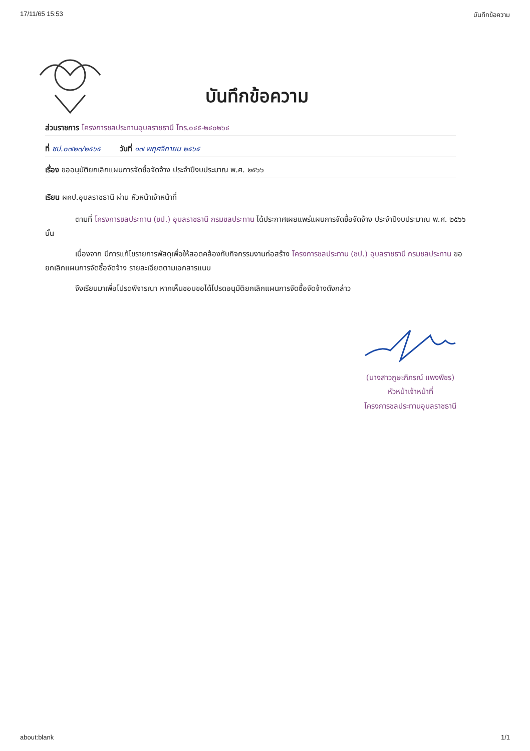17/11/65 15:53 บันทึกข้อความ
บันทึกข้อความ
ส่วนราชการ โครงการชลประทานอุบลราชธานี โทร.๐๔๕-๒๔๐๒๖๔
ที่ ชป.๐๗๒๓/๒๕๖๕ วันที่ ๑๗ พฤศจิกายน ๒๕๖๕
เรื่อง ขออนุมัติยกเลิกแผนการจัดซื้อจัดจ้าง ประจำปีงบประมาณ พ.ศ. ๒๕๖๖
เรียน ผคป.อุบลราชธานี ผ่าน หัวหน้าเจ้าหน้าที่
ตามที่ โครงการชลประทาน (ชป.) อุบลราชธานี กรมชลประทาน ได้ประกาศเผยแพร่แผนการจัดซื้อจัดจ้าง ประจำปีงบประมาณ พ.ศ. ๒๕๖๖ นั้น
เนื่องจาก มีการแก้ไขรายการพัสดุเพื่อให้สอดคล้องกับกิจกรรมงานก่อสร้าง โครงการชลประทาน (ชป.) อุบลราชธานี กรมชลประทาน ขอยกเลิกแผนการจัดซื้อจัดจ้าง รายละเอียดตามเอกสารแนบ
จึงเรียนมาเพื่อโปรดพิจารณา หากเห็นชอบขอได้โปรดอนุมัติยกเลิกแผนการจัดซื้อจัดจ้างดังกล่าว
(นางสาวภูษะกิภรณ์ แพงพิชร)
หัวหน้าเจ้าหน้าที่
โครงการชลประทานอุบลราชธานี
about:blank 1/1